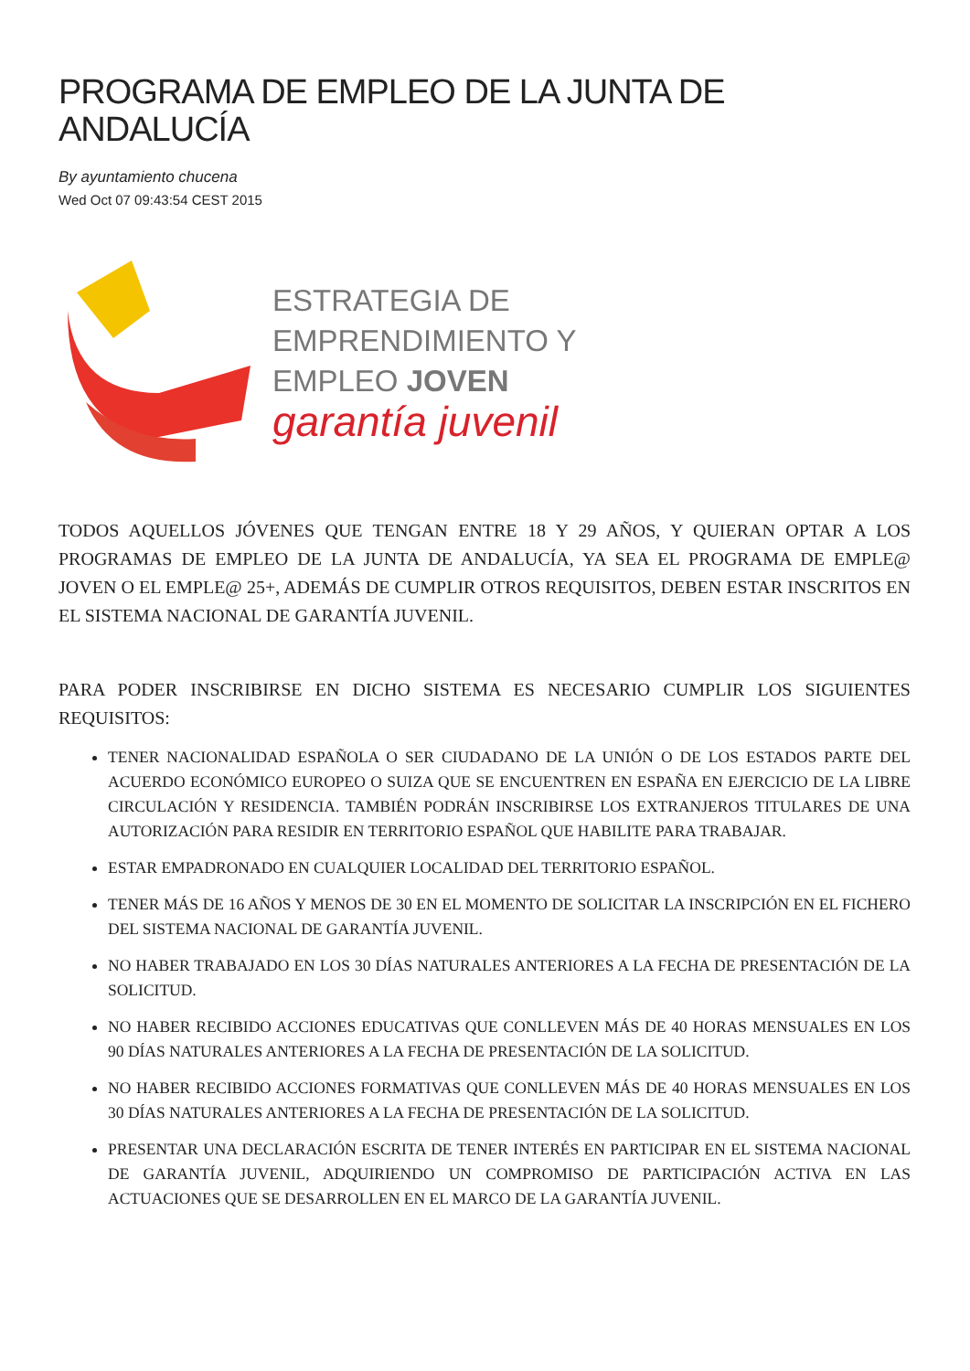PROGRAMA DE EMPLEO DE LA JUNTA DE ANDALUCÍA
By ayuntamiento chucena
Wed Oct 07 09:43:54 CEST 2015
ESTRATEGIA DE
EMPRENDIMIENTO Y
EMPLEO JOVEN
garantía juvenil
TODOS AQUELLOS JÓVENES QUE TENGAN ENTRE 18 Y 29 AÑOS, Y QUIERAN OPTAR A LOS PROGRAMAS DE EMPLEO DE LA JUNTA DE ANDALUCÍA, YA SEA EL PROGRAMA DE EMPLE@ JOVEN O EL EMPLE@ 25+, ADEMÁS DE CUMPLIR OTROS REQUISITOS, DEBEN ESTAR INSCRITOS EN EL SISTEMA NACIONAL DE GARANTÍA JUVENIL.
PARA PODER INSCRIBIRSE EN DICHO SISTEMA ES NECESARIO CUMPLIR LOS SIGUIENTES REQUISITOS:
TENER NACIONALIDAD ESPAÑOLA O SER CIUDADANO DE LA UNIÓN O DE LOS ESTADOS PARTE DEL ACUERDO ECONÓMICO EUROPEO O SUIZA QUE SE ENCUENTREN EN ESPAÑA EN EJERCICIO DE LA LIBRE CIRCULACIÓN Y RESIDENCIA. TAMBIÉN PODRÁN INSCRIBIRSE LOS EXTRANJEROS TITULARES DE UNA AUTORIZACIÓN PARA RESIDIR EN TERRITORIO ESPAÑOL QUE HABILITE PARA TRABAJAR.
ESTAR EMPADRONADO EN CUALQUIER LOCALIDAD DEL TERRITORIO ESPAÑOL.
TENER MÁS DE 16 AÑOS Y MENOS DE 30 EN EL MOMENTO DE SOLICITAR LA INSCRIPCIÓN EN EL FICHERO DEL SISTEMA NACIONAL DE GARANTÍA JUVENIL.
NO HABER TRABAJADO EN LOS 30 DÍAS NATURALES ANTERIORES A LA FECHA DE PRESENTACIÓN DE LA SOLICITUD.
NO HABER RECIBIDO ACCIONES EDUCATIVAS QUE CONLLEVEN MÁS DE 40 HORAS MENSUALES EN LOS 90 DÍAS NATURALES ANTERIORES A LA FECHA DE PRESENTACIÓN DE LA SOLICITUD.
NO HABER RECIBIDO ACCIONES FORMATIVAS QUE CONLLEVEN MÁS DE 40 HORAS MENSUALES EN LOS 30 DÍAS NATURALES ANTERIORES A LA FECHA DE PRESENTACIÓN DE LA SOLICITUD.
PRESENTAR UNA DECLARACIÓN ESCRITA DE TENER INTERÉS EN PARTICIPAR EN EL SISTEMA NACIONAL DE GARANTÍA JUVENIL, ADQUIRIENDO UN COMPROMISO DE PARTICIPACIÓN ACTIVA EN LAS ACTUACIONES QUE SE DESARROLLEN EN EL MARCO DE LA GARANTÍA JUVENIL.